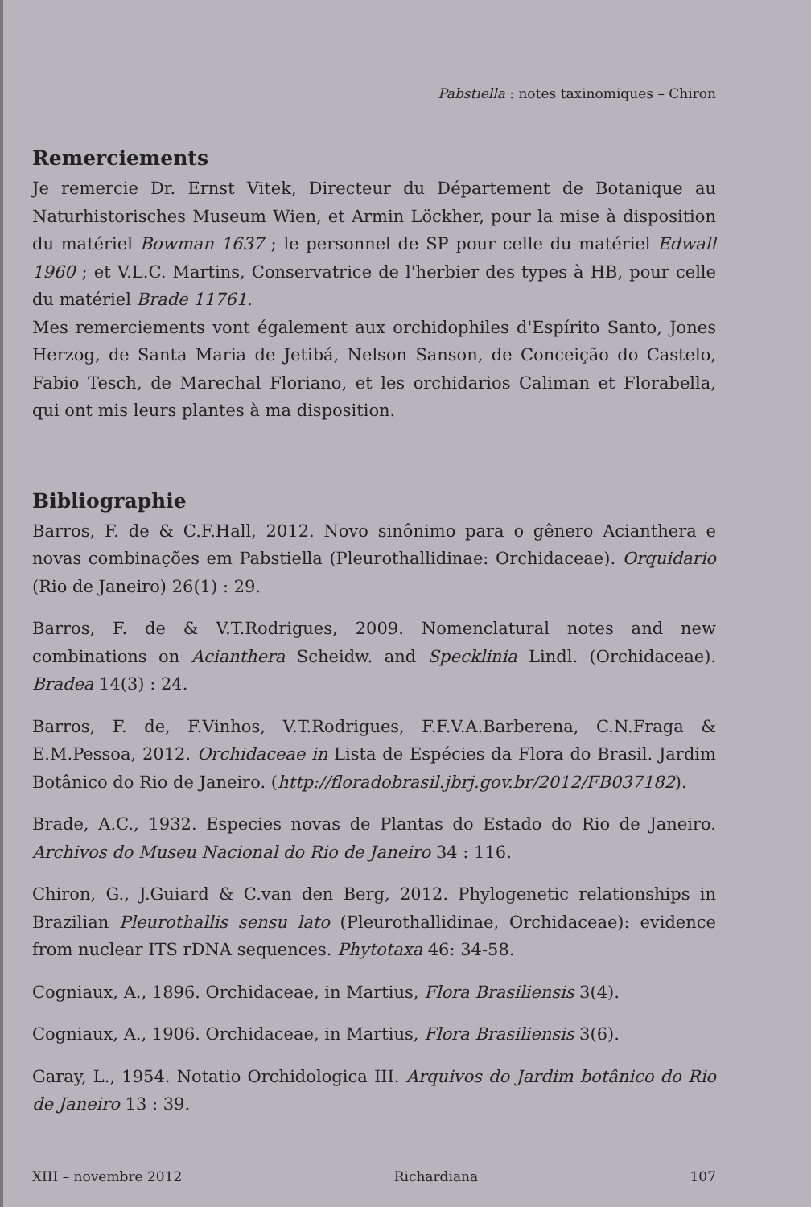Pabstiella : notes taxinomiques – Chiron
Remerciements
Je remercie Dr. Ernst Vitek, Directeur du Département de Botanique au Naturhistorisches Museum Wien, et Armin Löckher, pour la mise à disposition du matériel Bowman 1637 ; le personnel de SP pour celle du matériel Edwall 1960 ; et V.L.C. Martins, Conservatrice de l'herbier des types à HB, pour celle du matériel Brade 11761.
Mes remerciements vont également aux orchidophiles d'Espírito Santo, Jones Herzog, de Santa Maria de Jetibá, Nelson Sanson, de Conceição do Castelo, Fabio Tesch, de Marechal Floriano, et les orchidarios Caliman et Florabella, qui ont mis leurs plantes à ma disposition.
Bibliographie
Barros, F. de & C.F.Hall, 2012. Novo sinônimo para o gênero Acianthera e novas combinações em Pabstiella (Pleurothallidinae: Orchidaceae). Orquidario (Rio de Janeiro) 26(1) : 29.
Barros, F. de & V.T.Rodrigues, 2009. Nomenclatural notes and new combinations on Acianthera Scheidw. and Specklinia Lindl. (Orchidaceae). Bradea 14(3) : 24.
Barros, F. de, F.Vinhos, V.T.Rodrigues, F.F.V.A.Barberena, C.N.Fraga & E.M.Pessoa, 2012. Orchidaceae in Lista de Espécies da Flora do Brasil. Jardim Botânico do Rio de Janeiro. (http://floradobrasil.jbrj.gov.br/2012/FB037182).
Brade, A.C., 1932. Especies novas de Plantas do Estado do Rio de Janeiro. Archivos do Museu Nacional do Rio de Janeiro 34 : 116.
Chiron, G., J.Guiard & C.van den Berg, 2012. Phylogenetic relationships in Brazilian Pleurothallis sensu lato (Pleurothallidinae, Orchidaceae): evidence from nuclear ITS rDNA sequences. Phytotaxa 46: 34-58.
Cogniaux, A., 1896. Orchidaceae, in Martius, Flora Brasiliensis 3(4).
Cogniaux, A., 1906. Orchidaceae, in Martius, Flora Brasiliensis 3(6).
Garay, L., 1954. Notatio Orchidologica III. Arquivos do Jardim botânico do Rio de Janeiro 13 : 39.
XIII – novembre 2012 Richardiana 107